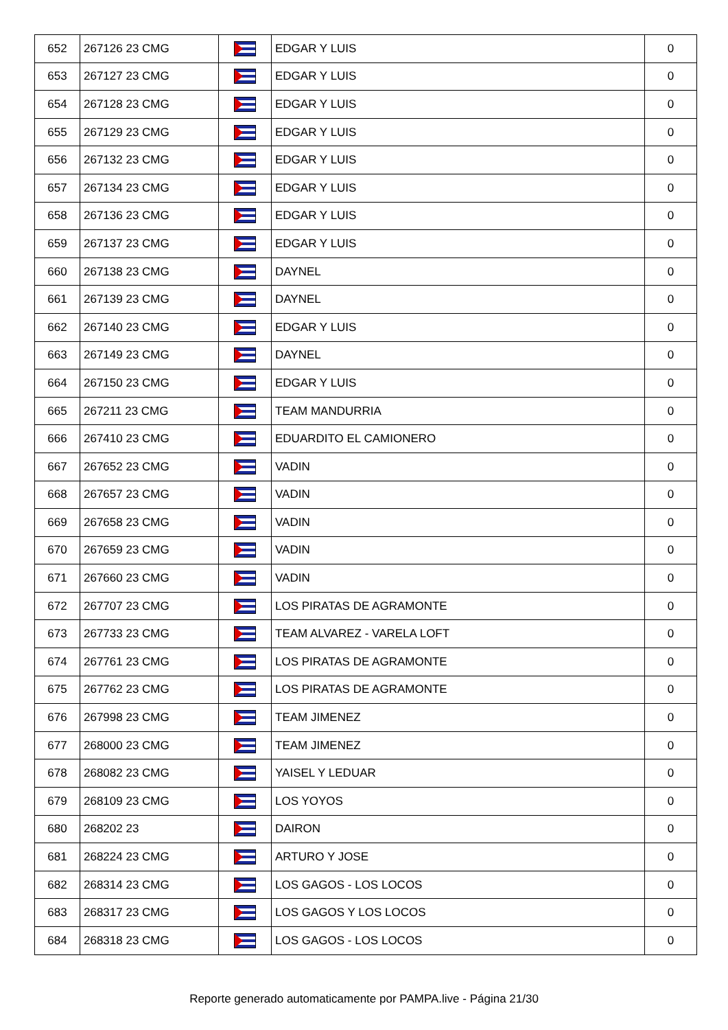| 652 | 267126 23 CMG | | EDGAR Y LUIS | 0 |
| 653 | 267127 23 CMG | | EDGAR Y LUIS | 0 |
| 654 | 267128 23 CMG | | EDGAR Y LUIS | 0 |
| 655 | 267129 23 CMG | | EDGAR Y LUIS | 0 |
| 656 | 267132 23 CMG | | EDGAR Y LUIS | 0 |
| 657 | 267134 23 CMG | | EDGAR Y LUIS | 0 |
| 658 | 267136 23 CMG | | EDGAR Y LUIS | 0 |
| 659 | 267137 23 CMG | | EDGAR Y LUIS | 0 |
| 660 | 267138 23 CMG | | DAYNEL | 0 |
| 661 | 267139 23 CMG | | DAYNEL | 0 |
| 662 | 267140 23 CMG | | EDGAR Y LUIS | 0 |
| 663 | 267149 23 CMG | | DAYNEL | 0 |
| 664 | 267150 23 CMG | | EDGAR Y LUIS | 0 |
| 665 | 267211 23 CMG | | TEAM MANDURRIA | 0 |
| 666 | 267410 23 CMG | | EDUARDITO EL CAMIONERO | 0 |
| 667 | 267652 23 CMG | | VADIN | 0 |
| 668 | 267657 23 CMG | | VADIN | 0 |
| 669 | 267658 23 CMG | | VADIN | 0 |
| 670 | 267659 23 CMG | | VADIN | 0 |
| 671 | 267660 23 CMG | | VADIN | 0 |
| 672 | 267707 23 CMG | | LOS PIRATAS DE AGRAMONTE | 0 |
| 673 | 267733 23 CMG | | TEAM ALVAREZ - VARELA LOFT | 0 |
| 674 | 267761 23 CMG | | LOS PIRATAS DE AGRAMONTE | 0 |
| 675 | 267762 23 CMG | | LOS PIRATAS DE AGRAMONTE | 0 |
| 676 | 267998 23 CMG | | TEAM JIMENEZ | 0 |
| 677 | 268000 23 CMG | | TEAM JIMENEZ | 0 |
| 678 | 268082 23 CMG | | YAISEL Y LEDUAR | 0 |
| 679 | 268109 23 CMG | | LOS YOYOS | 0 |
| 680 | 268202 23 | | DAIRON | 0 |
| 681 | 268224 23 CMG | | ARTURO Y JOSE | 0 |
| 682 | 268314 23 CMG | | LOS GAGOS - LOS LOCOS | 0 |
| 683 | 268317 23 CMG | | LOS GAGOS Y LOS LOCOS | 0 |
| 684 | 268318 23 CMG | | LOS GAGOS - LOS LOCOS | 0 |
Reporte generado automaticamente por PAMPA.live - Página 21/30